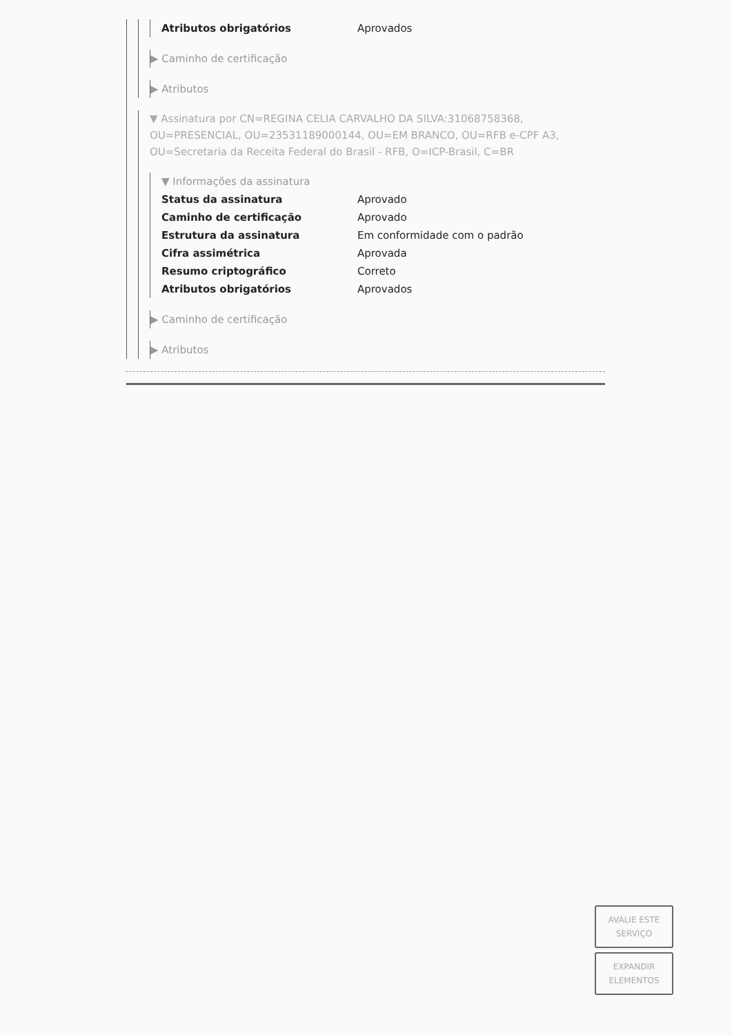| Atributos obrigatórios | Aprovados |
▶ Caminho de certificação
▶ Atributos
▼ Assinatura por CN=REGINA CELIA CARVALHO DA SILVA:31068758368, OU=PRESENCIAL, OU=23531189000144, OU=EM BRANCO, OU=RFB e-CPF A3, OU=Secretaria da Receita Federal do Brasil - RFB, O=ICP-Brasil, C=BR
▼ Informações da assinatura
| Status da assinatura | Aprovado |
| Caminho de certificação | Aprovado |
| Estrutura da assinatura | Em conformidade com o padrão |
| Cifra assimétrica | Aprovada |
| Resumo criptográfico | Correto |
| Atributos obrigatórios | Aprovados |
▶ Caminho de certificação
▶ Atributos
AVALIE ESTE
SERVIÇO
EXPANDIR
ELEMENTOS